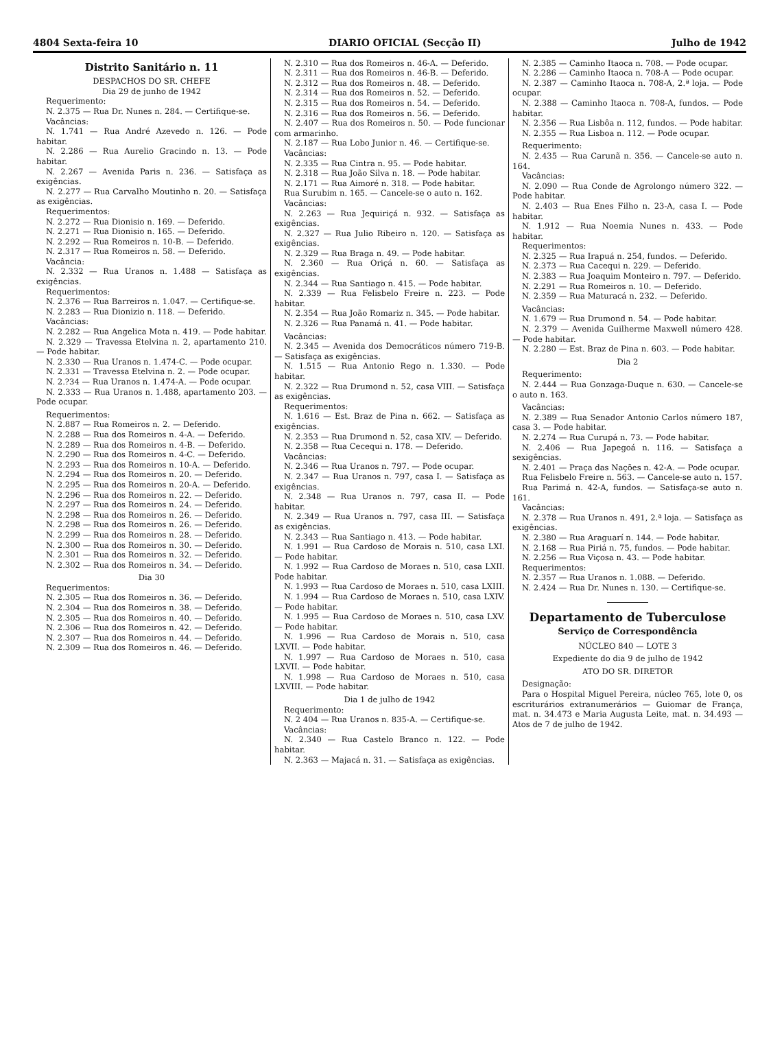4804 Sexta-feira 10 DIARIO OFICIAL (Secção II) Julho de 1942
Distrito Sanitário n. 11
DESPACHOS DO SR. CHEFE
Dia 29 de junho de 1942
Requerimento:
N. 2.375 — Rua Dr. Nunes n. 284. — Certifique-se.
Vacâncias:
N. 1.741 — Rua André Azevedo n. 126. — Pode habitar.
N. 2.286 — Rua Aurelio Gracindo n. 13. — Pode habitar.
N. 2.267 — Avenida Paris n. 236. — Satisfaça as exigências.
N. 2.277 — Rua Carvalho Moutinho n. 20. — Satisfaça as exigências.
Requerimentos:
N. 2.272 — Rua Dionisio n. 169. — Deferido.
N. 2.271 — Rua Dionisio n. 165. — Deferido.
N. 2.292 — Rua Romeiros n. 10-B. — Deferido.
N. 2.317 — Rua Romeiros n. 58. — Deferido.
Vacância:
N. 2.332 — Rua Uranos n. 1.488 — Satisfaça as exigências.
Requerimentos:
N. 2.376 — Rua Barreiros n. 1.047. — Certifique-se.
N. 2.283 — Rua Dionizio n. 118. — Deferido.
Vacâncias:
N. 2.282 — Rua Angelica Mota n. 419. — Pode habitar.
N. 2.329 — Travessa Etelvina n. 2, apartamento 210. — Pode habitar.
N. 2.330 — Rua Uranos n. 1.474-C. — Pode ocupar.
N. 2.331 — Travessa Etelvina n. 2. — Pode ocupar.
N. 2.?34 — Rua Uranos n. 1.474-A. — Pode ocupar.
N. 2.333 — Rua Uranos n. 1.488, apartamento 203. — Pode ocupar.
Requerimentos:
N. 2.887 — Rua Romeiros n. 2. — Deferido.
N. 2.288 — Rua dos Romeiros n. 4-A. — Deferido.
N. 2.289 — Rua dos Romeiros n. 4-B. — Deferido.
N. 2.290 — Rua dos Romeiros n. 4-C. — Deferido.
N. 2.293 — Rua dos Romeiros n. 10-A. — Deferido.
N. 2.294 — Rua dos Romeiros n. 20. — Deferido.
N. 2.295 — Rua dos Romeiros n. 20-A. — Deferido.
N. 2.296 — Rua dos Romeiros n. 22. — Deferido.
N. 2.297 — Rua dos Romeiros n. 24. — Deferido.
N. 2.298 — Rua dos Romeiros n. 26. — Deferido.
N. 2.298 — Rua dos Romeiros n. 26. — Deferido.
N. 2.299 — Rua dos Romeiros n. 28. — Deferido.
N. 2.300 — Rua dos Romeiros n. 30. — Deferido.
N. 2.301 — Rua dos Romeiros n. 32. — Deferido.
N. 2.302 — Rua dos Romeiros n. 34. — Deferido.
Dia 30
Requerimentos:
N. 2.305 — Rua dos Romeiros n. 36. — Deferido.
N. 2.304 — Rua dos Romeiros n. 38. — Deferido.
N. 2.305 — Rua dos Romeiros n. 40. — Deferido.
N. 2.306 — Rua dos Romeiros n. 42. — Deferido.
N. 2.307 — Rua dos Romeiros n. 44. — Deferido.
N. 2.309 — Rua dos Romeiros n. 46. — Deferido.
N. 2.310 — Rua dos Romeiros n. 46-A. — Deferido.
N. 2.311 — Rua dos Romeiros n. 46-B. — Deferido.
N. 2.312 — Rua dos Romeiros n. 48. — Deferido.
N. 2.314 — Rua dos Romeiros n. 52. — Deferido.
N. 2.315 — Rua dos Romeiros n. 54. — Deferido.
N. 2.316 — Rua dos Romeiros n. 56. — Deferido.
N. 2.407 — Rua dos Romeiros n. 50. — Pode funcionar com armarinho.
N. 2.187 — Rua Lobo Junior n. 46. — Certifique-se.
Vacâncias:
N. 2.335 — Rua Cintra n. 95. — Pode habitar.
N. 2.318 — Rua João Silva n. 18. — Pode habitar.
N. 2.171 — Rua Aimoré n. 318. — Pode habitar.
Rua Surubim n. 165. — Cancele-se o auto n. 162.
Vacâncias:
N. 2.263 — Rua Jequiriçá n. 932. — Satisfaça as exigências.
N. 2.327 — Rua Julio Ribeiro n. 120. — Satisfaça as exigências.
N. 2.329 — Rua Braga n. 49. — Pode habitar.
N. 2.360 — Rua Oriçá n. 60. — Satisfaça as exigências.
N. 2.344 — Rua Santiago n. 415. — Pode habitar.
N. 2.339 — Rua Felisbelo Freire n. 223. — Pode habitar.
N. 2.354 — Rua João Romariz n. 345. — Pode habitar.
N. 2.326 — Rua Panamá n. 41. — Pode habitar.
Vacâncias:
N. 2.345 — Avenida dos Democráticos número 719-B. — Satisfaça as exigências.
N. 1.515 — Rua Antonio Rego n. 1.330. — Pode habitar.
N. 2.322 — Rua Drumond n. 52, casa VIII. — Satisfaça as exigências.
Requerimentos:
N. 1.616 — Est. Braz de Pina n. 662. — Satisfaça as exigências.
N. 2.353 — Rua Drumond n. 52, casa XIV. — Deferido.
N. 2.358 — Rua Cecequi n. 178. — Deferido.
Vacâncias:
N. 2.346 — Rua Uranos n. 797. — Pode ocupar.
N. 2.347 — Rua Uranos n. 797, casa I. — Satisfaça as exigências.
N. 2.348 — Rua Uranos n. 797, casa II. — Pode habitar.
N. 2.349 — Rua Uranos n. 797, casa III. — Satisfaça as exigências.
N. 2.343 — Rua Santiago n. 413. — Pode habitar.
N. 1.991 — Rua Cardoso de Morais n. 510, casa LXI. — Pode habitar.
N. 1.992 — Rua Cardoso de Moraes n. 510, casa LXII. Pode habitar.
N. 1.993 — Rua Cardoso de Moraes n. 510, casa LXIII.
N. 1.994 — Rua Cardoso de Moraes n. 510, casa LXIV. — Pode habitar.
N. 1.995 — Rua Cardoso de Moraes n. 510, casa LXV. — Pode habitar.
N. 1.996 — Rua Cardoso de Morais n. 510, casa LXVII. — Pode habitar.
N. 1.997 — Rua Cardoso de Moraes n. 510, casa LXVII. — Pode habitar.
N. 1.998 — Rua Cardoso de Moraes n. 510, casa LXVIII. — Pode habitar.
Dia 1 de julho de 1942
Requerimento:
N. 2 404 — Rua Uranos n. 835-A. — Certifique-se.
Vacâncias:
N. 2.340 — Rua Castelo Branco n. 122. — Pode habitar.
N. 2.363 — Majacá n. 31. — Satisfaça as exigências.
N. 2.385 — Caminho Itaoca n. 708. — Pode ocupar.
N. 2.286 — Caminho Itaoca n. 708-A — Pode ocupar.
N. 2.387 — Caminho Itaoca n. 708-A, 2.ª loja. — Pode ocupar.
N. 2.388 — Caminho Itaoca n. 708-A, fundos. — Pode habitar.
N. 2.356 — Rua Lisbôa n. 112, fundos. — Pode habitar.
N. 2.355 — Rua Lisboa n. 112. — Pode ocupar.
Requerimento:
N. 2.435 — Rua Carunã n. 356. — Cancele-se auto n. 164.
Vacâncias:
N. 2.090 — Rua Conde de Agrolongo número 322. — Pode habitar.
N. 2.403 — Rua Enes Filho n. 23-A, casa I. — Pode habitar.
N. 1.912 — Rua Noemia Nunes n. 433. — Pode habitar.
Requerimentos:
N. 2.325 — Rua Irapuá n. 254, fundos. — Deferido.
N. 2.373 — Rua Cacequi n. 229. — Deferido.
N. 2.383 — Rua Joaquim Monteiro n. 797. — Deferido.
N. 2.291 — Rua Romeiros n. 10. — Deferido.
N. 2.359 — Rua Maturacá n. 232. — Deferido.
Vacâncias:
N. 1.679 — Rua Drumond n. 54. — Pode habitar.
N. 2.379 — Avenida Guilherme Maxwell número 428. — Pode habitar.
N. 2.280 — Est. Braz de Pina n. 603. — Pode habitar.
Dia 2
Requerimento:
N. 2.444 — Rua Gonzaga-Duque n. 630. — Cancele-se o auto n. 163.
Vacâncias:
N. 2.389 — Rua Senador Antonio Carlos número 187, casa 3. — Pode habitar.
N. 2.274 — Rua Curupá n. 73. — Pode habitar.
N. 2.406 — Rua Japegoá n. 116. — Satisfaça a sexigências.
N. 2.401 — Praça das Nações n. 42-A. — Pode ocupar.
Rua Felisbelo Freire n. 563. — Cancele-se auto n. 157.
Rua Parimá n. 42-A, fundos. — Satisfaça-se auto n. 161.
Vacâncias:
N. 2.378 — Rua Uranos n. 491, 2.ª loja. — Satisfaça as exigências.
N. 2.380 — Rua Araguarí n. 144. — Pode habitar.
N. 2.168 — Rua Piriá n. 75, fundos. — Pode habitar.
N. 2.256 — Rua Viçosa n. 43. — Pode habitar.
Requerimentos:
N. 2.357 — Rua Uranos n. 1.088. — Deferido.
N. 2.424 — Rua Dr. Nunes n. 130. — Certifique-se.
Departamento de Tuberculose
Serviço de Correspondência
NÚCLEO 840 — LOTE 3
Expediente do dia 9 de julho de 1942
ATO DO SR. DIRETOR
Designação:
Para o Hospital Miguel Pereira, núcleo 765, lote 0, os escriturários extranumerários — Guiomar de França, mat. n. 34.473 e Maria Augusta Leite, mat. n. 34.493 — Atos de 7 de julho de 1942.